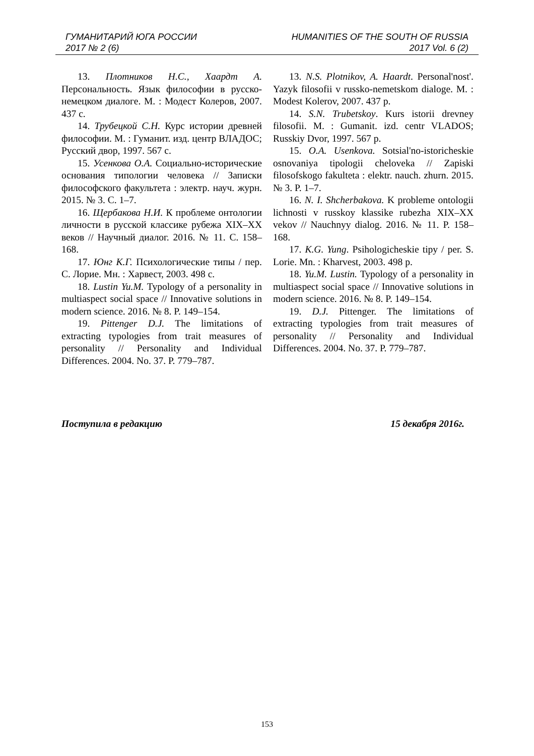ГУМАНИТАРИЙ ЮГА РОССИИ
2017 № 2 (6)
HUMANITIES OF THE SOUTH OF RUSSIA
2017 Vol. 6 (2)
13. Плотников Н.С., Хаардт А. Персональность. Язык философии в русско-немецком диалоге. М. : Модест Колеров, 2007. 437 с.
14. Трубецкой С.Н. Курс истории древней философии. М. : Гуманит. изд. центр ВЛАДОС; Русский двор, 1997. 567 с.
15. Усенкова О.А. Социально-исторические основания типологии человека // Записки философского факультета : электр. науч. журн. 2015. № 3. С. 1–7.
16. Щербакова Н.И. К проблеме онтологии личности в русской классике рубежа XIX–XX веков // Научный диалог. 2016. № 11. С. 158–168.
17. Юнг К.Г. Психологические типы / пер. С. Лорие. Мн. : Харвест, 2003. 498 с.
18. Lustin Yu.M. Typology of a personality in multiaspect social space // Innovative solutions in modern science. 2016. № 8. P. 149–154.
19. Pittenger D.J. The limitations of extracting typologies from trait measures of personality // Personality and Individual Differences. 2004. No. 37. P. 779–787.
13. N.S. Plotnikov, A. Haardt. Personal'nost'. Yazyk filosofii v russko-nemetskom dialoge. M. : Modest Kolerov, 2007. 437 p.
14. S.N. Trubetskoy. Kurs istorii drevney filosofii. M. : Gumanit. izd. centr VLADOS; Russkiy Dvor, 1997. 567 p.
15. O.A. Usenkova. Sotsial'no-istoricheskie osnovaniya tipologii cheloveka // Zapiski filosofskogo fakulteta : elektr. nauch. zhurn. 2015. № 3. P. 1–7.
16. N. I. Shcherbakova. K probleme ontologii lichnosti v russkoy klassike rubezha XIX–XX vekov // Nauchnyy dialog. 2016. № 11. P. 158–168.
17. K.G. Yung. Psihologicheskie tipy / per. S. Lorie. Mn. : Kharvest, 2003. 498 p.
18. Yu.M. Lustin. Typology of a personality in multiaspect social space // Innovative solutions in modern science. 2016. № 8. P. 149–154.
19. D.J. Pittenger. The limitations of extracting typologies from trait measures of personality // Personality and Individual Differences. 2004. No. 37. P. 779–787.
Поступила в редакцию 15 декабря 2016г.
153